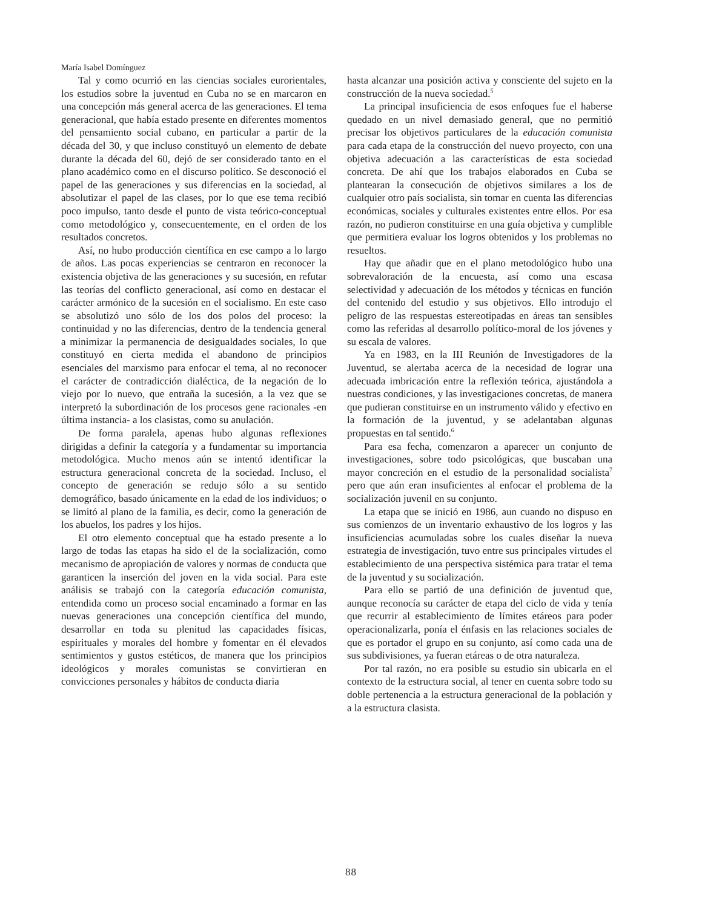María Isabel Domínguez
Tal y como ocurrió en las ciencias sociales eurorientales, los estudios sobre la juventud en Cuba no se en marcaron en una concepción más general acerca de las generaciones. El tema generacional, que había estado presente en diferentes momentos del pensamiento social cubano, en particular a partir de la década del 30, y que incluso constituyó un elemento de debate durante la década del 60, dejó de ser considerado tanto en el plano académico como en el discurso político. Se desconoció el papel de las generaciones y sus diferencias en la sociedad, al absolutizar el papel de las clases, por lo que ese tema recibió poco impulso, tanto desde el punto de vista teórico-conceptual como metodológico y, consecuentemente, en el orden de los resultados concretos.
Así, no hubo producción científica en ese campo a lo largo de años. Las pocas experiencias se centraron en reconocer la existencia objetiva de las generaciones y su sucesión, en refutar las teorías del conflicto generacional, así como en destacar el carácter armónico de la sucesión en el socialismo. En este caso se absolutizó uno sólo de los dos polos del proceso: la continuidad y no las diferencias, dentro de la tendencia general a minimizar la permanencia de desigualdades sociales, lo que constituyó en cierta medida el abandono de principios esenciales del marxismo para enfocar el tema, al no reconocer el carácter de contradicción dialéctica, de la negación de lo viejo por lo nuevo, que entraña la sucesión, a la vez que se interpretó la subordinación de los procesos gene racionales -en última instancia- a los clasistas, como su anulación.
De forma paralela, apenas hubo algunas reflexiones dirigidas a definir la categoría y a fundamentar su importancia metodológica. Mucho menos aún se intentó identificar la estructura generacional concreta de la sociedad. Incluso, el concepto de generación se redujo sólo a su sentido demográfico, basado únicamente en la edad de los individuos; o se limitó al plano de la familia, es decir, como la generación de los abuelos, los padres y los hijos.
El otro elemento conceptual que ha estado presente a lo largo de todas las etapas ha sido el de la socialización, como mecanismo de apropiación de valores y normas de conducta que garanticen la inserción del joven en la vida social. Para este análisis se trabajó con la categoría educación comunista, entendida como un proceso social encaminado a formar en las nuevas generaciones una concepción científica del mundo, desarrollar en toda su plenitud las capacidades físicas, espirituales y morales del hombre y fomentar en él elevados sentimientos y gustos estéticos, de manera que los principios ideológicos y morales comunistas se convirtieran en convicciones personales y hábitos de conducta diaria
hasta alcanzar una posición activa y consciente del sujeto en la construcción de la nueva sociedad.<sup>5</sup>
La principal insuficiencia de esos enfoques fue el haberse quedado en un nivel demasiado general, que no permitió precisar los objetivos particulares de la educación comunista para cada etapa de la construcción del nuevo proyecto, con una objetiva adecuación a las características de esta sociedad concreta. De ahí que los trabajos elaborados en Cuba se plantearan la consecución de objetivos similares a los de cualquier otro país socialista, sin tomar en cuenta las diferencias económicas, sociales y culturales existentes entre ellos. Por esa razón, no pudieron constituirse en una guía objetiva y cumplible que permitiera evaluar los logros obtenidos y los problemas no resueltos.
Hay que añadir que en el plano metodológico hubo una sobrevaloración de la encuesta, así como una escasa selectividad y adecuación de los métodos y técnicas en función del contenido del estudio y sus objetivos. Ello introdujo el peligro de las respuestas estereotipadas en áreas tan sensibles como las referidas al desarrollo político-moral de los jóvenes y su escala de valores.
Ya en 1983, en la III Reunión de Investigadores de la Juventud, se alertaba acerca de la necesidad de lograr una adecuada imbricación entre la reflexión teórica, ajustándola a nuestras condiciones, y las investigaciones concretas, de manera que pudieran constituirse en un instrumento válido y efectivo en la formación de la juventud, y se adelantaban algunas propuestas en tal sentido.<sup>6</sup>
Para esa fecha, comenzaron a aparecer un conjunto de investigaciones, sobre todo psicológicas, que buscaban una mayor concreción en el estudio de la personalidad socialista<sup>7</sup> pero que aún eran insuficientes al enfocar el problema de la socialización juvenil en su conjunto.
La etapa que se inició en 1986, aun cuando no dispuso en sus comienzos de un inventario exhaustivo de los logros y las insuficiencias acumuladas sobre los cuales diseñar la nueva estrategia de investigación, tuvo entre sus principales virtudes el establecimiento de una perspectiva sistémica para tratar el tema de la juventud y su socialización.
Para ello se partió de una definición de juventud que, aunque reconocía su carácter de etapa del ciclo de vida y tenía que recurrir al establecimiento de límites etáreos para poder operacionalizarla, ponía el énfasis en las relaciones sociales de que es portador el grupo en su conjunto, así como cada una de sus subdivisiones, ya fueran etáreas o de otra naturaleza.
Por tal razón, no era posible su estudio sin ubicarla en el contexto de la estructura social, al tener en cuenta sobre todo su doble pertenencia a la estructura generacional de la población y a la estructura clasista.
88